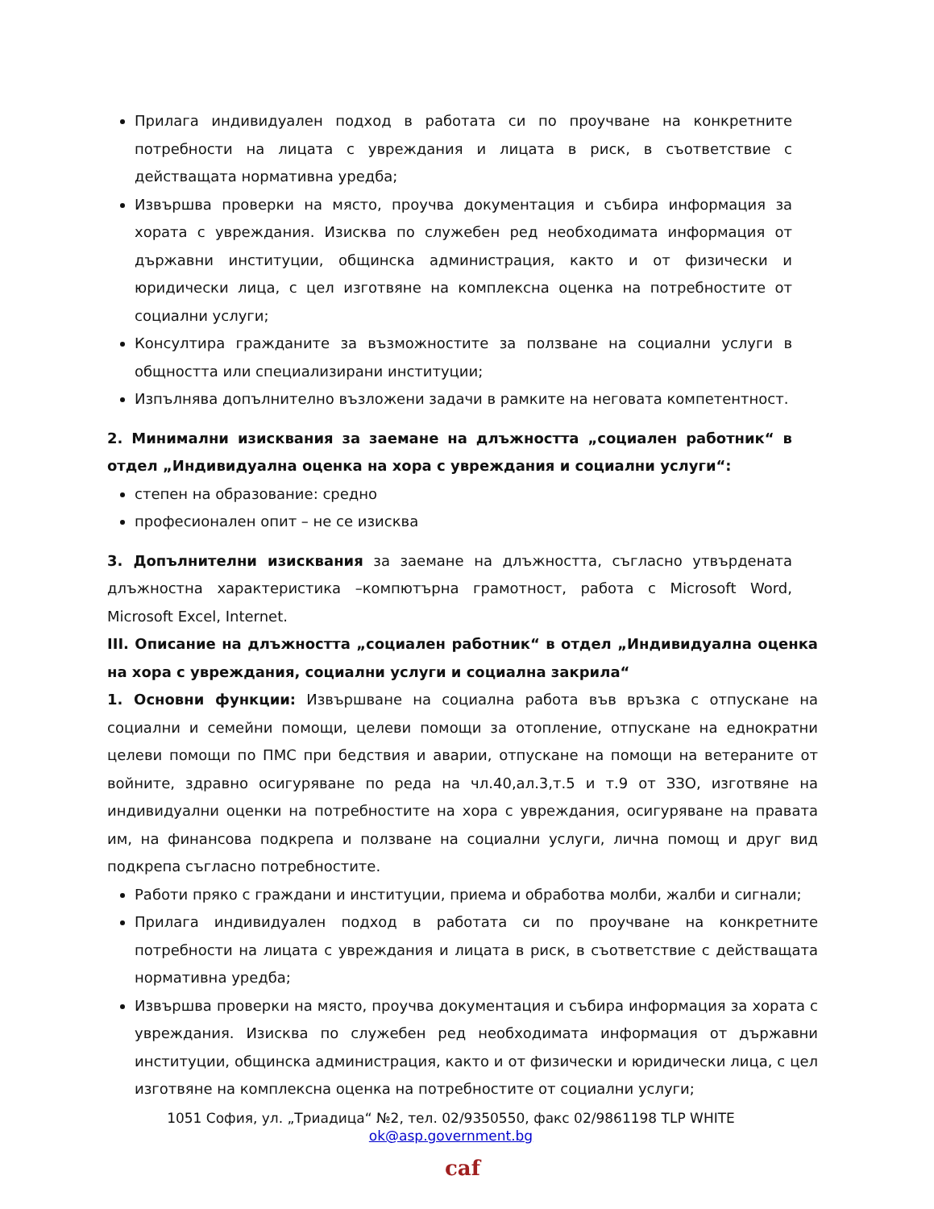Прилага индивидуален подход в работата си по проучване на конкретните потребности на лицата с увреждания и лицата в риск, в съответствие с действащата нормативна уредба;
Извършва проверки на място, проучва документация и събира информация за хората с увреждания. Изисква по служебен ред необходимата информация от държавни институции, общинска администрация, както и от физически и юридически лица, с цел изготвяне на комплексна оценка на потребностите от социални услуги;
Консултира гражданите за възможностите за ползване на социални услуги в общността или специализирани институции;
Изпълнява допълнително възложени задачи в рамките на неговата компетентност.
2. Минимални изисквания за заемане на длъжността „социален работник“ в отдел „Индивидуална оценка на хора с увреждания и социални услуги“:
степен на образование: средно
професионален опит – не се изисква
3. Допълнителни изисквания за заемане на длъжността, съгласно утвърдената длъжностна характеристика –компютърна грамотност, работа с Microsoft Word, Microsoft Excel, Internet.
III. Описание на длъжността „социален работник“ в отдел „Индивидуална оценка на хора с увреждания, социални услуги и социална закрила“
1. Основни функции: Извършване на социална работа във връзка с отпускане на социални и семейни помощи, целеви помощи за отопление, отпускане на еднократни целеви помощи по ПМС при бедствия и аварии, отпускане на помощи на ветераните от войните, здравно осигуряване по реда на чл.40,ал.3,т.5 и т.9 от ЗЗО, изготвяне на индивидуални оценки на потребностите на хора с увреждания, осигуряване на правата им, на финансова подкрепа и ползване на социални услуги, лична помощ и друг вид подкрепа съгласно потребностите.
Работи пряко с граждани и институции, приема и обработва молби, жалби и сигнали;
Прилага индивидуален подход в работата си по проучване на конкретните потребности на лицата с увреждания и лицата в риск, в съответствие с действащата нормативна уредба;
Извършва проверки на място, проучва документация и събира информация за хората с увреждания. Изисква по служебен ред необходимата информация от държавни институции, общинска администрация, както и от физически и юридически лица, с цел изготвяне на комплексна оценка на потребностите от социални услуги;
1051 София, ул. „Триадица“ №2, тел. 02/9350550, факс 02/9861198 TLP WHITE
ok@asp.government.bg
caf